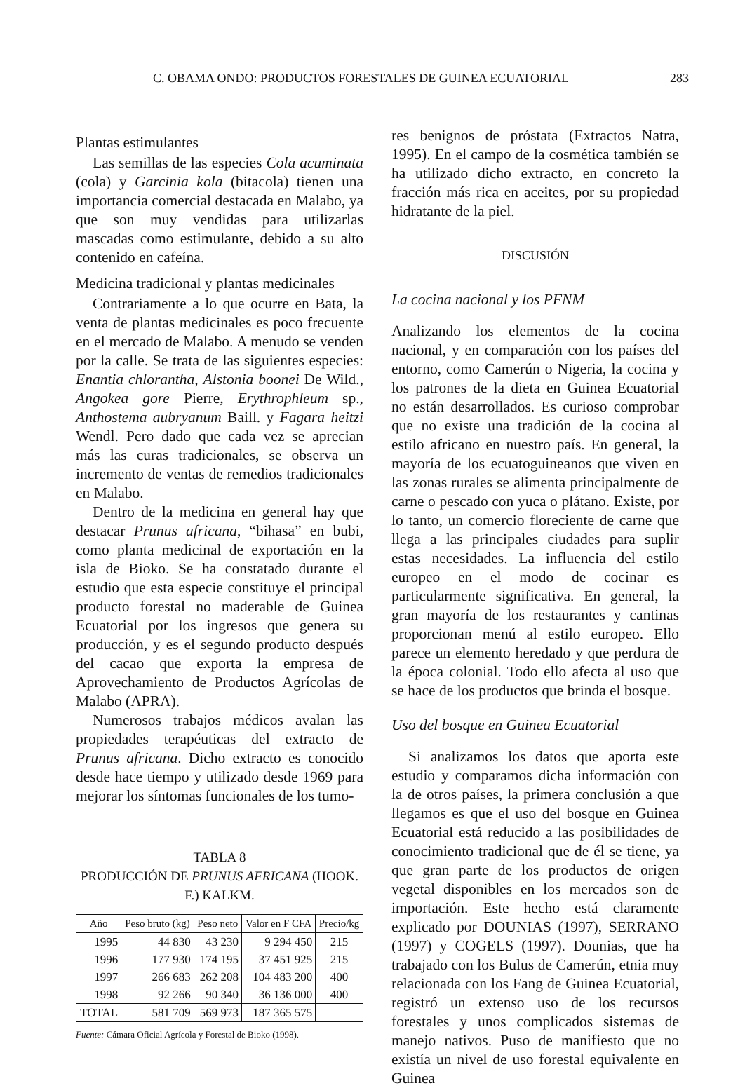C. OBAMA ONDO: PRODUCTOS FORESTALES DE GUINEA ECUATORIAL 283
Plantas estimulantes
Las semillas de las especies Cola acuminata (cola) y Garcinia kola (bitacola) tienen una importancia comercial destacada en Malabo, ya que son muy vendidas para utilizarlas mascadas como estimulante, debido a su alto contenido en cafeína.
Medicina tradicional y plantas medicinales
Contrariamente a lo que ocurre en Bata, la venta de plantas medicinales es poco frecuente en el mercado de Malabo. A menudo se venden por la calle. Se trata de las siguientes especies: Enantia chlorantha, Alstonia boonei De Wild., Angokea gore Pierre, Erythrophleum sp., Anthostema aubryanum Baill. y Fagara heitzi Wendl. Pero dado que cada vez se aprecian más las curas tradicionales, se observa un incremento de ventas de remedios tradicionales en Malabo.
Dentro de la medicina en general hay que destacar Prunus africana, “bihasa” en bubi, como planta medicinal de exportación en la isla de Bioko. Se ha constatado durante el estudio que esta especie constituye el principal producto forestal no maderable de Guinea Ecuatorial por los ingresos que genera su producción, y es el segundo producto después del cacao que exporta la empresa de Aprovechamiento de Productos Agrícolas de Malabo (APRA).
Numerosos trabajos médicos avalan las propiedades terapéuticas del extracto de Prunus africana. Dicho extracto es conocido desde hace tiempo y utilizado desde 1969 para mejorar los síntomas funcionales de los tumo-
TABLA 8
PRODUCCIÓN DE PRUNUS AFRICANA (HOOK. F.) KALKM.
| Año | Peso bruto (kg) | Peso neto | Valor en F CFA | Precio/kg |
| --- | --- | --- | --- | --- |
| 1995 | 44 830 | 43 230 | 9 294 450 | 215 |
| 1996 | 177 930 | 174 195 | 37 451 925 | 215 |
| 1997 | 266 683 | 262 208 | 104 483 200 | 400 |
| 1998 | 92 266 | 90 340 | 36 136 000 | 400 |
| TOTAL | 581 709 | 569 973 | 187 365 575 | |
Fuente: Cámara Oficial Agrícola y Forestal de Bioko (1998).
res benignos de próstata (Extractos Natra, 1995). En el campo de la cosmética también se ha utilizado dicho extracto, en concreto la fracción más rica en aceites, por su propiedad hidratante de la piel.
DISCUSIÓN
La cocina nacional y los PFNM
Analizando los elementos de la cocina nacional, y en comparación con los países del entorno, como Camerún o Nigeria, la cocina y los patrones de la dieta en Guinea Ecuatorial no están desarrollados. Es curioso comprobar que no existe una tradición de la cocina al estilo africano en nuestro país. En general, la mayoría de los ecuatoguineanos que viven en las zonas rurales se alimenta principalmente de carne o pescado con yuca o plátano. Existe, por lo tanto, un comercio floreciente de carne que llega a las principales ciudades para suplir estas necesidades. La influencia del estilo europeo en el modo de cocinar es particularmente significativa. En general, la gran mayoría de los restaurantes y cantinas proporcionan menú al estilo europeo. Ello parece un elemento heredado y que perdura de la época colonial. Todo ello afecta al uso que se hace de los productos que brinda el bosque.
Uso del bosque en Guinea Ecuatorial
Si analizamos los datos que aporta este estudio y comparamos dicha información con la de otros países, la primera conclusión a que llegamos es que el uso del bosque en Guinea Ecuatorial está reducido a las posibilidades de conocimiento tradicional que de él se tiene, ya que gran parte de los productos de origen vegetal disponibles en los mercados son de importación. Este hecho está claramente explicado por DOUNIAS (1997), SERRANO (1997) y COGELS (1997). Dounias, que ha trabajado con los Bulus de Camerún, etnia muy relacionada con los Fang de Guinea Ecuatorial, registró un extenso uso de los recursos forestales y unos complicados sistemas de manejo nativos. Puso de manifiesto que no existía un nivel de uso forestal equivalente en Guinea